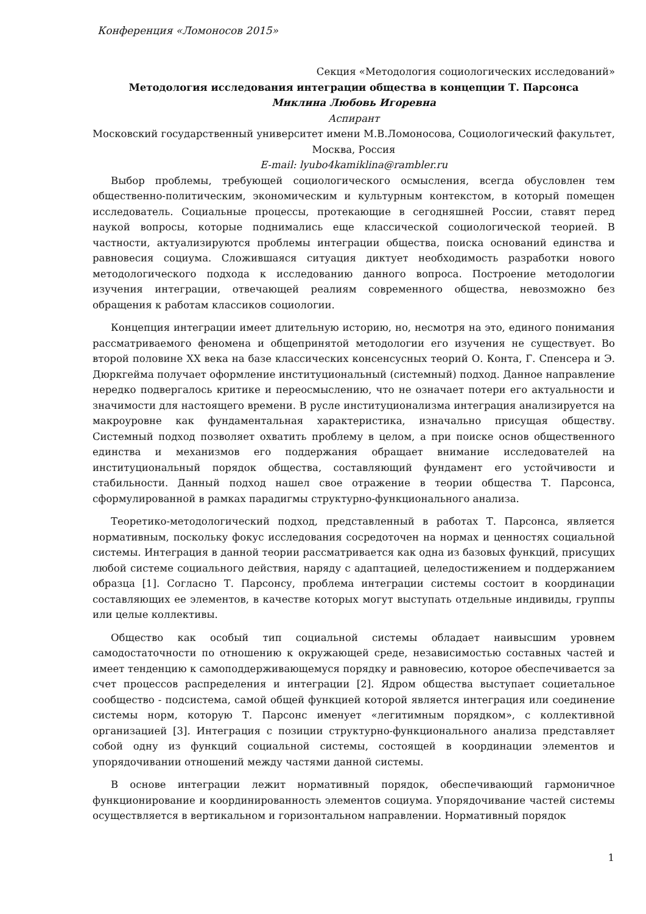Конференция «Ломоносов 2015»
Секция «Методология социологических исследований»
Методология исследования интеграции общества в концепции Т. Парсонса
Миклина Любовь Игоревна
Аспирант
Московский государственный университет имени М.В.Ломоносова, Социологический факультет, Москва, Россия
E-mail: lyubo4kamiklina@rambler.ru
Выбор проблемы, требующей социологического осмысления, всегда обусловлен тем общественно-политическим, экономическим и культурным контекстом, в который помещен исследователь. Социальные процессы, протекающие в сегодняшней России, ставят перед наукой вопросы, которые поднимались еще классической социологической теорией. В частности, актуализируются проблемы интеграции общества, поиска оснований единства и равновесия социума. Сложившаяся ситуация диктует необходимость разработки нового методологического подхода к исследованию данного вопроса. Построение методологии изучения интеграции, отвечающей реалиям современного общества, невозможно без обращения к работам классиков социологии.
Концепция интеграции имеет длительную историю, но, несмотря на это, единого понимания рассматриваемого феномена и общепринятой методологии его изучения не существует. Во второй половине XX века на базе классических консенсусных теорий О. Конта, Г. Спенсера и Э. Дюркгейма получает оформление институциональный (системный) подход. Данное направление нередко подвергалось критике и переосмыслению, что не означает потери его актуальности и значимости для настоящего времени. В русле институционализма интеграция анализируется на макроуровне как фундаментальная характеристика, изначально присущая обществу. Системный подход позволяет охватить проблему в целом, а при поиске основ общественного единства и механизмов его поддержания обращает внимание исследователей на институциональный порядок общества, составляющий фундамент его устойчивости и стабильности. Данный подход нашел свое отражение в теории общества Т. Парсонса, сформулированной в рамках парадигмы структурно-функционального анализа.
Теоретико-методологический подход, представленный в работах Т. Парсонса, является нормативным, поскольку фокус исследования сосредоточен на нормах и ценностях социальной системы. Интеграция в данной теории рассматривается как одна из базовых функций, присущих любой системе социального действия, наряду с адаптацией, целедостижением и поддержанием образца [1]. Согласно Т. Парсонсу, проблема интеграции системы состоит в координации составляющих ее элементов, в качестве которых могут выступать отдельные индивиды, группы или целые коллективы.
Общество как особый тип социальной системы обладает наивысшим уровнем самодостаточности по отношению к окружающей среде, независимостью составных частей и имеет тенденцию к самоподдерживающемуся порядку и равновесию, которое обеспечивается за счет процессов распределения и интеграции [2]. Ядром общества выступает социетальное сообщество - подсистема, самой общей функцией которой является интеграция или соединение системы норм, которую Т. Парсонс именует «легитимным порядком», с коллективной организацией [3]. Интеграция с позиции структурно-функционального анализа представляет собой одну из функций социальной системы, состоящей в координации элементов и упорядочивании отношений между частями данной системы.
В основе интеграции лежит нормативный порядок, обеспечивающий гармоничное функционирование и координированность элементов социума. Упорядочивание частей системы осуществляется в вертикальном и горизонтальном направлении. Нормативный порядок
1